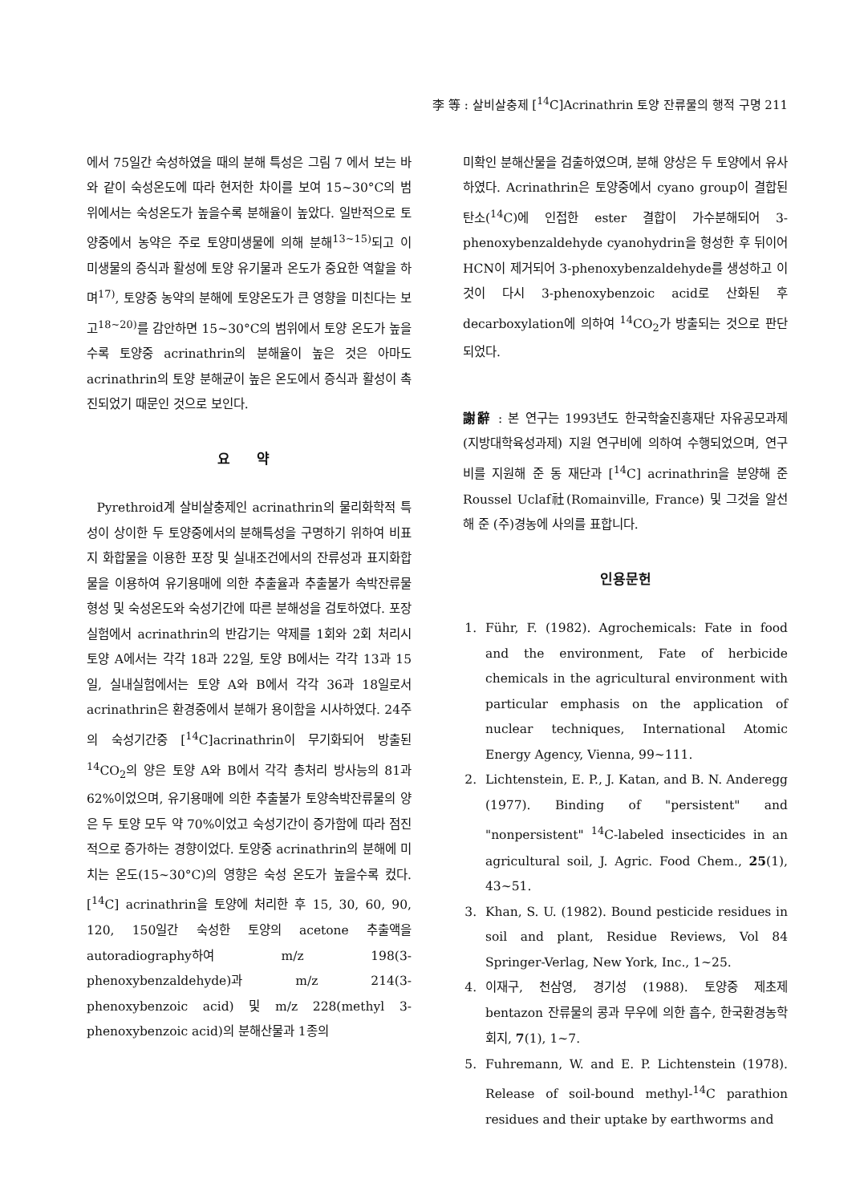李 等 : 살비살충제 [<sup>14</sup>C]Acrinathrin 토양 잔류물의 행적 구명 211
에서 75일간 숙성하였을 때의 분해 특성은 그림 7 에서 보는 바와 같이 숙성온도에 따라 현저한 차이를 보여 15~30°C의 범위에서는 숙성온도가 높을수록 분해율이 높았다. 일반적으로 토양중에서 농약은 주로 토양미생물에 의해 분해<sup>13~15)</sup>되고 이 미생물의 증식과 활성에 토양 유기물과 온도가 중요한 역할을 하며<sup>17)</sup>, 토양중 농약의 분해에 토양온도가 큰 영향을 미친다는 보고<sup>18~20)</sup>를 감안하면 15~30°C의 범위에서 토양 온도가 높을수록 토양중 acrinathrin의 분해율이 높은 것은 아마도 acrinathrin의 토양 분해균이 높은 온도에서 증식과 활성이 촉진되었기 때문인 것으로 보인다.
요 약
Pyrethroid계 살비살충제인 acrinathrin의 물리화학적 특성이 상이한 두 토양중에서의 분해특성을 구명하기 위하여 비표지 화합물을 이용한 포장 및 실내조건에서의 잔류성과 표지화합물을 이용하여 유기용매에 의한 추출율과 추출불가 속박잔류물 형성 및 숙성온도와 숙성기간에 따른 분해성을 검토하였다. 포장실험에서 acrinathrin의 반감기는 약제를 1회와 2회 처리시 토양 A에서는 각각 18과 22일, 토양 B에서는 각각 13과 15일, 실내실험에서는 토양 A와 B에서 각각 36과 18일로서 acrinathrin은 환경중에서 분해가 용이함을 시사하였다. 24주의 숙성기간중 [<sup>14</sup>C]acrinathrin이 무기화되어 방출된 <sup>14</sup>CO<sub>2</sub>의 양은 토양 A와 B에서 각각 총처리 방사능의 81과 62%이었으며, 유기용매에 의한 추출불가 토양속박잔류물의 양은 두 토양 모두 약 70%이었고 숙성기간이 증가함에 따라 점진적으로 증가하는 경향이었다. 토양중 acrinathrin의 분해에 미치는 온도(15~30°C)의 영향은 숙성 온도가 높을수록 컸다. [<sup>14</sup>C] acrinathrin을 토양에 처리한 후 15, 30, 60, 90, 120, 150일간 숙성한 토양의 acetone 추출액을 autoradiography하여 m/z 198(3-phenoxybenzaldehyde)과 m/z 214(3-phenoxybenzoic acid) 및 m/z 228(methyl 3-phenoxybenzoic acid)의 분해산물과 1종의
미확인 분해산물을 검출하였으며, 분해 양상은 두 토양에서 유사하였다. Acrinathrin은 토양중에서 cyano group이 결합된 탄소(<sup>14</sup>C)에 인접한 ester 결합이 가수분해되어 3-phenoxybenzaldehyde cyanohydrin을 형성한 후 뒤이어 HCN이 제거되어 3-phenoxybenzaldehyde를 생성하고 이것이 다시 3-phenoxybenzoic acid로 산화된 후 decarboxylation에 의하여 <sup>14</sup>CO<sub>2</sub>가 방출되는 것으로 판단되었다.
謝辭 : 본 연구는 1993년도 한국학술진흥재단 자유공모과제(지방대학육성과제) 지원 연구비에 의하여 수행되었으며, 연구비를 지원해 준 동 재단과 [<sup>14</sup>C] acrinathrin을 분양해 준 Roussel Uclaf社(Romainville, France) 및 그것을 알선해 준 (주)경농에 사의를 표합니다.
인용문헌
1. Führ, F. (1982). Agrochemicals: Fate in food and the environment, Fate of herbicide chemicals in the agricultural environment with particular emphasis on the application of nuclear techniques, International Atomic Energy Agency, Vienna, 99~111.
2. Lichtenstein, E. P., J. Katan, and B. N. Anderegg (1977). Binding of "persistent" and "nonpersistent" <sup>14</sup>C-labeled insecticides in an agricultural soil, J. Agric. Food Chem., 25(1), 43~51.
3. Khan, S. U. (1982). Bound pesticide residues in soil and plant, Residue Reviews, Vol 84 Springer-Verlag, New York, Inc., 1~25.
4. 이재구, 천삼영, 경기성 (1988). 토양중 제초제 bentazon 잔류물의 콩과 무우에 의한 흡수, 한국환경농학회지, 7(1), 1~7.
5. Fuhremann, W. and E. P. Lichtenstein (1978). Release of soil-bound methyl-<sup>14</sup>C parathion residues and their uptake by earthworms and